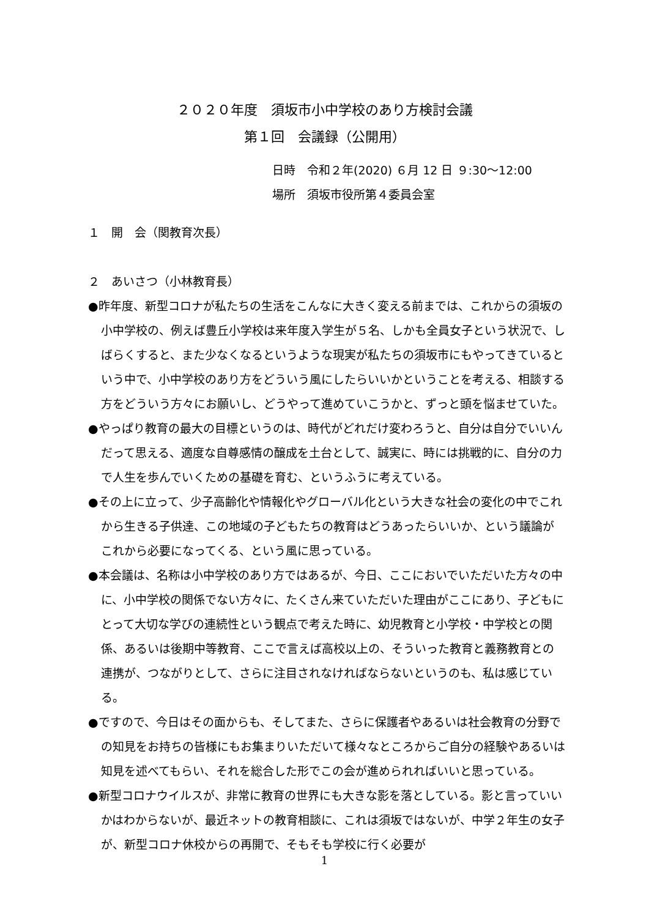２０２０年度　須坂市小中学校のあり方検討会議
第１回　会議録（公開用）
日時　令和２年(2020) ６月 12 日 ９:30〜12:00
場所　須坂市役所第４委員会室
１　開　会（関教育次長）
２　あいさつ（小林教育長）
●昨年度、新型コロナが私たちの生活をこんなに大きく変える前までは、これからの須坂の小中学校の、例えば豊丘小学校は来年度入学生が５名、しかも全員女子という状況で、しばらくすると、また少なくなるというような現実が私たちの須坂市にもやってきているという中で、小中学校のあり方をどういう風にしたらいいかということを考える、相談する方をどういう方々にお願いし、どうやって進めていこうかと、ずっと頭を悩ませていた。
●やっぱり教育の最大の目標というのは、時代がどれだけ変わろうと、自分は自分でいいんだって思える、適度な自尊感情の醸成を土台として、誠実に、時には挑戦的に、自分の力で人生を歩んでいくための基礎を育む、というふうに考えている。
●その上に立って、少子高齢化や情報化やグローバル化という大きな社会の変化の中でこれから生きる子供達、この地域の子どもたちの教育はどうあったらいいか、という議論がこれから必要になってくる、という風に思っている。
●本会議は、名称は小中学校のあり方ではあるが、今日、ここにおいでいただいた方々の中に、小中学校の関係でない方々に、たくさん来ていただいた理由がここにあり、子どもにとって大切な学びの連続性という観点で考えた時に、幼児教育と小学校・中学校との関係、あるいは後期中等教育、ここで言えば高校以上の、そういった教育と義務教育との連携が、つながりとして、さらに注目されなければならないというのも、私は感じている。
●ですので、今日はその面からも、そしてまた、さらに保護者やあるいは社会教育の分野での知見をお持ちの皆様にもお集まりいただいて様々なところからご自分の経験やあるいは知見を述べてもらい、それを総合した形でこの会が進められればいいと思っている。
●新型コロナウイルスが、非常に教育の世界にも大きな影を落としている。影と言っていいかはわからないが、最近ネットの教育相談に、これは須坂ではないが、中学２年生の女子が、新型コロナ休校からの再開で、そもそも学校に行く必要が
1